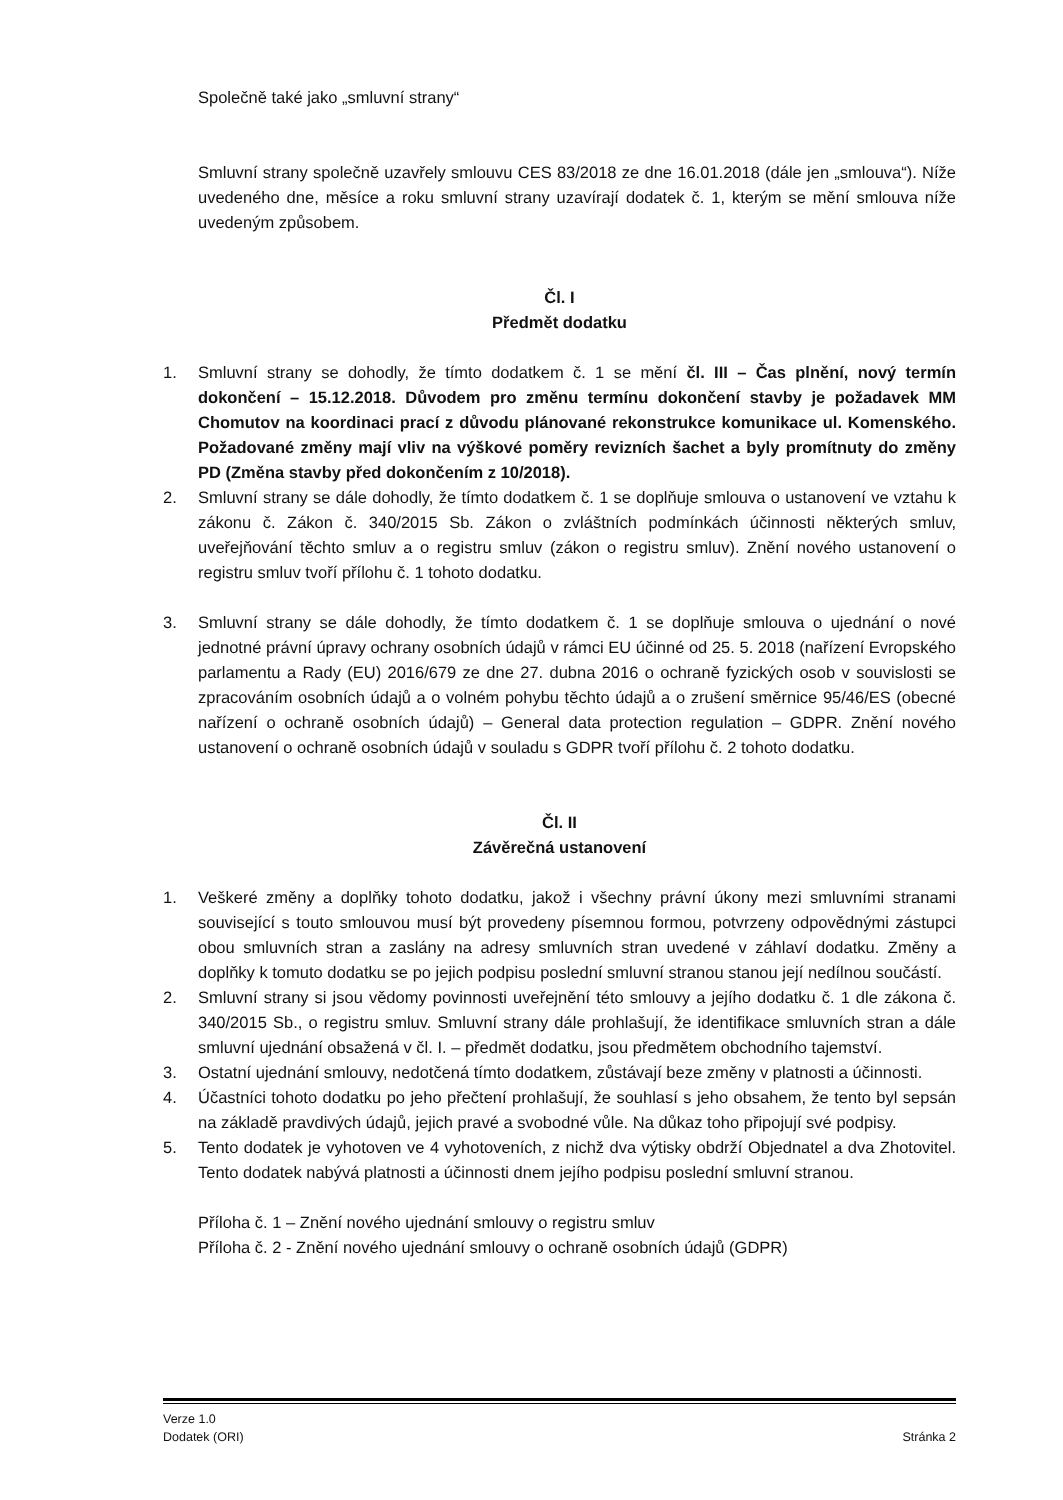Společně také jako „smluvní strany“
Smluvní strany společně uzavřely smlouvu CES 83/2018 ze dne 16.01.2018 (dále jen „smlouva“). Níže uvedeného dne, měsíce a roku smluvní strany uzavírají dodatek č. 1, kterým se mění smlouva níže uvedeným způsobem.
Čl. I
Předmět dodatku
1. Smluvní strany se dohodly, že tímto dodatkem č. 1 se mění čl. III – Čas plnění, nový termín dokončení – 15.12.2018. Důvodem pro změnu termínu dokončení stavby je požadavek MM Chomutov na koordinaci prací z důvodu plánované rekonstrukce komunikace ul. Komenského. Požadované změny mají vliv na výškové poměry revizních šachet a byly promítnuty do změny PD (Změna stavby před dokončením z 10/2018).
2. Smluvní strany se dále dohodly, že tímto dodatkem č. 1 se doplňuje smlouva o ustanovení ve vztahu k zákonu č. Zákon č. 340/2015 Sb. Zákon o zvláštních podmínkách účinnosti některých smluv, uveřejňování těchto smluv a o registru smluv (zákon o registru smluv). Znění nového ustanovení o registru smluv tvoří přílohu č. 1 tohoto dodatku.
3. Smluvní strany se dále dohodly, že tímto dodatkem č. 1 se doplňuje smlouva o ujednání o nové jednotné právní úpravy ochrany osobních údajů v rámci EU účinné od 25. 5. 2018 (nařízení Evropského parlamentu a Rady (EU) 2016/679 ze dne 27. dubna 2016 o ochraně fyzických osob v souvislosti se zpracováním osobních údajů a o volném pohybu těchto údajů a o zrušení směrnice 95/46/ES (obecné nařízení o ochraně osobních údajů) – General data protection regulation – GDPR. Znění nového ustanovení o ochraně osobních údajů v souladu s GDPR tvoří přílohu č. 2 tohoto dodatku.
Čl. II
Závěrečná ustanovení
1. Veškeré změny a doplňky tohoto dodatku, jakož i všechny právní úkony mezi smluvními stranami související s touto smlouvou musí být provedeny písemnou formou, potvrzeny odpovědnými zástupci obou smluvních stran a zaslány na adresy smluvních stran uvedené v záhlaví dodatku. Změny a doplňky k tomuto dodatku se po jejich podpisu poslední smluvní stranou stanou její nedílnou součástí.
2. Smluvní strany si jsou vědomy povinnosti uveřejnění této smlouvy a jejího dodatku č. 1 dle zákona č. 340/2015 Sb., o registru smluv. Smluvní strany dále prohlašují, že identifikace smluvních stran a dále smluvní ujednání obsažená v čl. I. – předmět dodatku, jsou předmětem obchodního tajemství.
3. Ostatní ujednání smlouvy, nedotčená tímto dodatkem, zůstávají beze změny v platnosti a účinnosti.
4. Účastníci tohoto dodatku po jeho přečtení prohlašují, že souhlasí s jeho obsahem, že tento byl sepsán na základě pravdivých údajů, jejich pravé a svobodné vůle. Na důkaz toho připojují své podpisy.
5. Tento dodatek je vyhotoven ve 4 vyhotoveních, z nichž dva výtisky obdrží Objednatel a dva Zhotovitel. Tento dodatek nabývá platnosti a účinnosti dnem jejího podpisu poslední smluvní stranou.
Příloha č. 1 – Znění nového ujednání smlouvy o registru smluv
Příloha č. 2 - Znění nového ujednání smlouvy o ochraně osobních údajů (GDPR)
Verze 1.0
Dodatek (ORI) Stránka 2